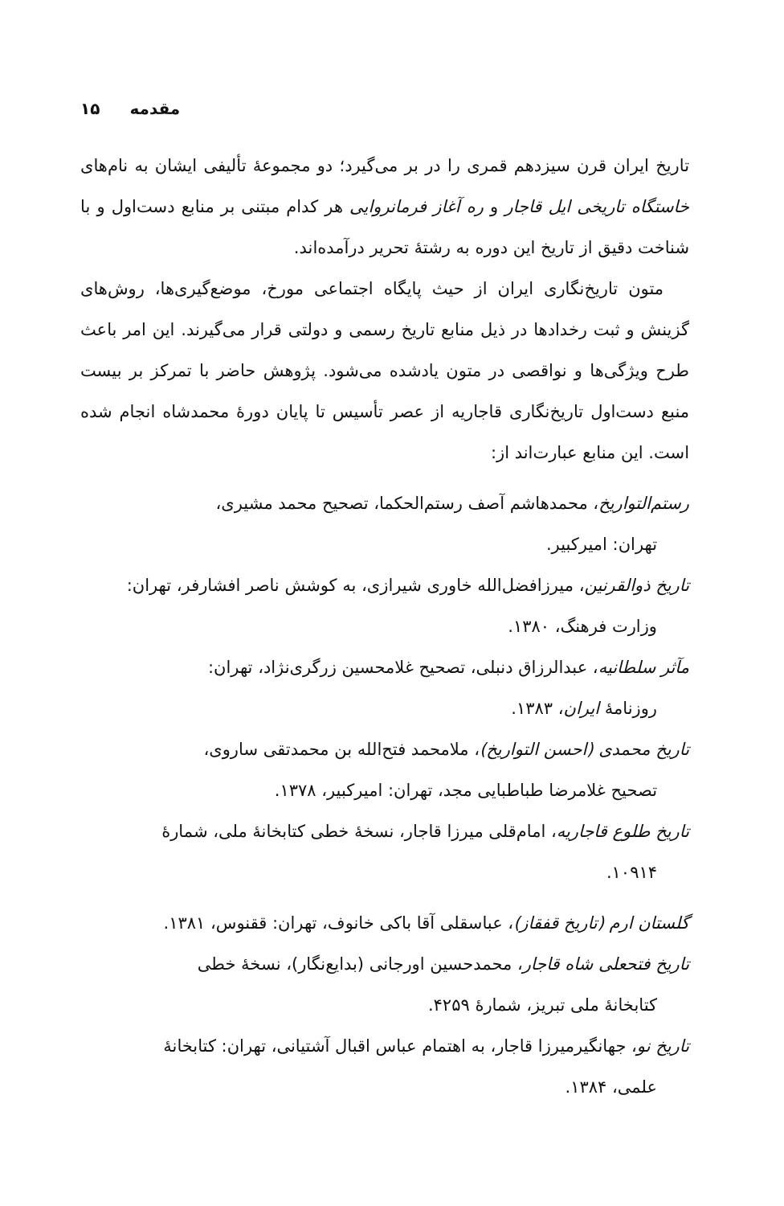۱۵ مقدمه
تاریخ ایران قرن سیزدهم قمری را در بر می‌گیرد؛ دو مجموعهٔ تألیفی ایشان به نام‌های خاستگاه تاریخی ایل قاجار و ره آغاز فرمانروایی هر کدام مبتنی بر منابع دست‌اول و با شناخت دقیق از تاریخ این دوره به رشتهٔ تحریر درآمده‌اند.
متون تاریخ‌نگاری ایران از حیث پایگاه اجتماعی مورخ، موضع‌گیری‌ها، روش‌های گزینش و ثبت رخدادها در ذیل منابع تاریخ رسمی و دولتی قرار می‌گیرند. این امر باعث طرح ویژگی‌ها و نواقصی در متون یادشده می‌شود. پژوهش حاضر با تمرکز بر بیست منبع دست‌اول تاریخ‌نگاری قاجاریه از عصر تأسیس تا پایان دورهٔ محمدشاه انجام شده است. این منابع عبارت‌اند از:
رستم‌التواریخ، محمدهاشم آصف رستم‌الحکما، تصحیح محمد مشیری،
تهران: امیرکبیر.
تاریخ ذوالقرنین، میرزافضل‌الله خاوری شیرازی، به کوشش ناصر افشارفر، تهران:
وزارت فرهنگ، ۱۳۸۰.
مآثر سلطانیه، عبدالرزاق دنبلی، تصحیح غلامحسین زرگری‌نژاد، تهران:
روزنامهٔ ایران، ۱۳۸۳.
تاریخ محمدی (احسن التواریخ)، ملامحمد فتح‌الله بن محمدتقی ساروی،
تصحیح غلامرضا طباطبایی مجد، تهران: امیرکبیر، ۱۳۷۸.
تاریخ طلوع قاجاریه، امام‌قلی میرزا قاجار، نسخهٔ خطی کتابخانهٔ ملی، شمارهٔ
۱۰۹۱۴.
گلستان ارم (تاریخ قفقاز)، عباسقلی آقا باکی خانوف، تهران: ققنوس، ۱۳۸۱.
تاریخ فتحعلی شاه قاجار، محمدحسین اورجانی (بدایع‌نگار)، نسخهٔ خطی
کتابخانهٔ ملی تبریز، شمارهٔ ۴۲۵۹.
تاریخ نو، جهانگیرمیرزا قاجار، به اهتمام عباس اقبال آشتیانی، تهران: کتابخانهٔ
علمی، ۱۳۸۴.